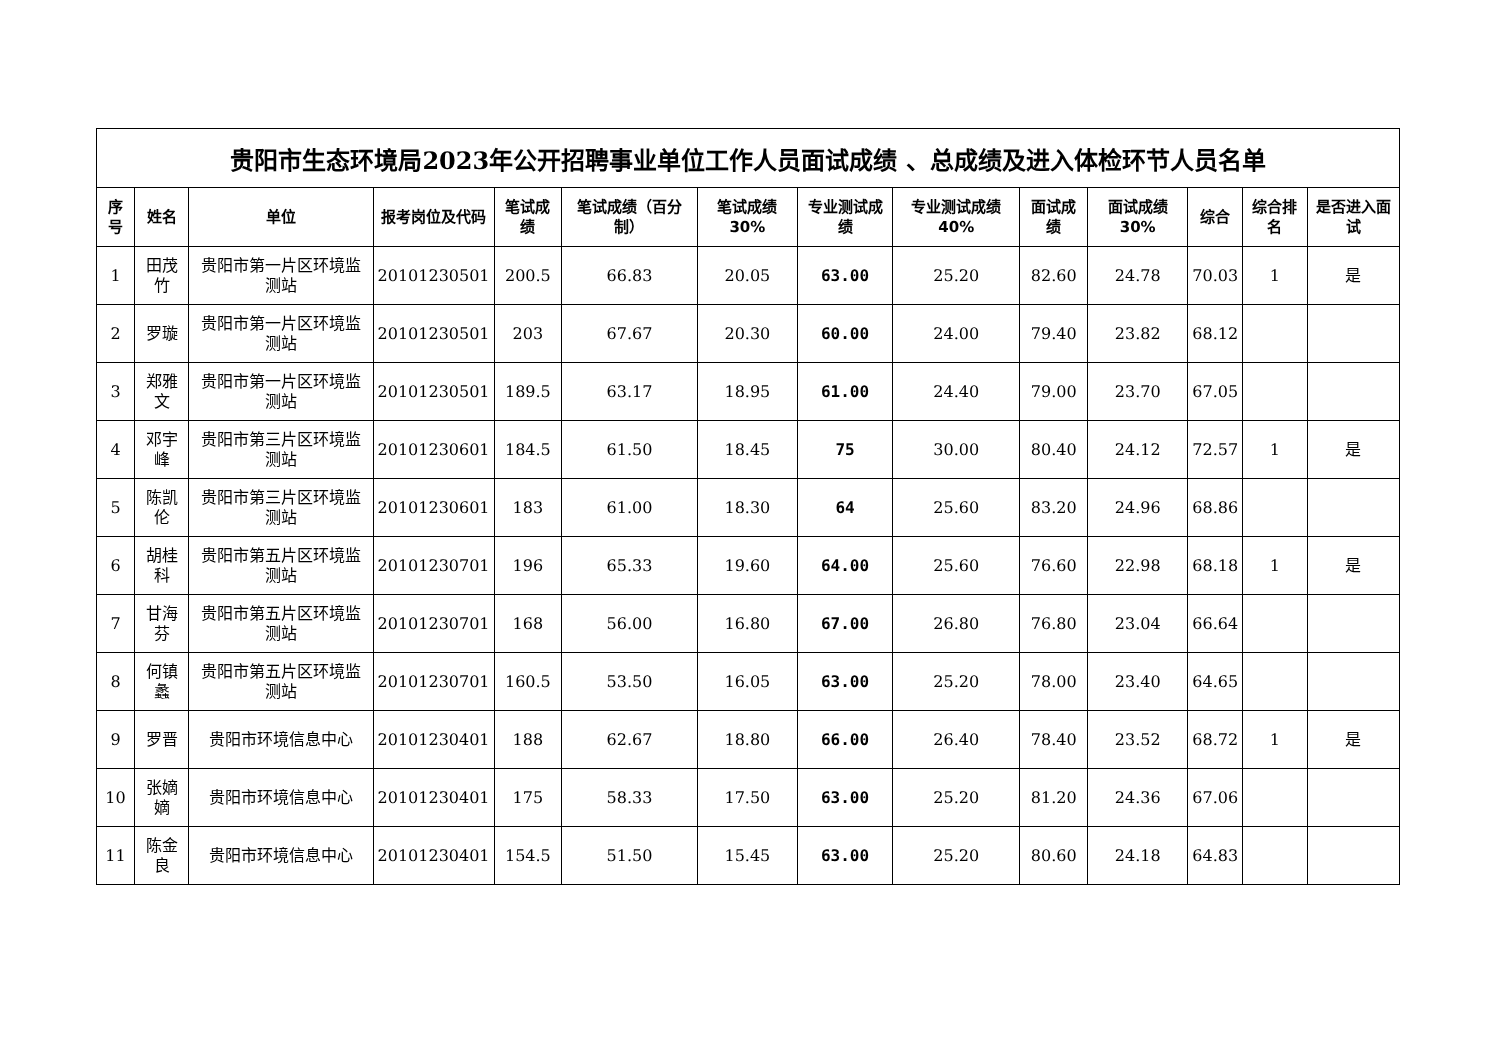| 贵阳市生态环境局2023年公开招聘事业单位工作人员面试成绩 、总成绩及进入体检环节人员名单 | | | | | | | | | | | | | |
| 序号 | 姓名 | 单位 | 报考岗位及代码 | 笔试成绩 | 笔试成绩（百分制） | 笔试成绩30% | 专业测试成绩 | 专业测试成绩40% | 面试成绩 | 面试成绩30% | 综合 | 综合排名 | 是否进入面试 |
| 1 | 田茂竹 | 贵阳市第一片区环境监测站 | 20101230501 | 200.5 | 66.83 | 20.05 | 63.00 | 25.20 | 82.60 | 24.78 | 70.03 | 1 | 是 |
| 2 | 罗璇 | 贵阳市第一片区环境监测站 | 20101230501 | 203 | 67.67 | 20.30 | 60.00 | 24.00 | 79.40 | 23.82 | 68.12 | | |
| 3 | 郑雅文 | 贵阳市第一片区环境监测站 | 20101230501 | 189.5 | 63.17 | 18.95 | 61.00 | 24.40 | 79.00 | 23.70 | 67.05 | | |
| 4 | 邓宇峰 | 贵阳市第三片区环境监测站 | 20101230601 | 184.5 | 61.50 | 18.45 | 75 | 30.00 | 80.40 | 24.12 | 72.57 | 1 | 是 |
| 5 | 陈凯伦 | 贵阳市第三片区环境监测站 | 20101230601 | 183 | 61.00 | 18.30 | 64 | 25.60 | 83.20 | 24.96 | 68.86 | | |
| 6 | 胡桂科 | 贵阳市第五片区环境监测站 | 20101230701 | 196 | 65.33 | 19.60 | 64.00 | 25.60 | 76.60 | 22.98 | 68.18 | 1 | 是 |
| 7 | 甘海芬 | 贵阳市第五片区环境监测站 | 20101230701 | 168 | 56.00 | 16.80 | 67.00 | 26.80 | 76.80 | 23.04 | 66.64 | | |
| 8 | 何镇蠡 | 贵阳市第五片区环境监测站 | 20101230701 | 160.5 | 53.50 | 16.05 | 63.00 | 25.20 | 78.00 | 23.40 | 64.65 | | |
| 9 | 罗晋 | 贵阳市环境信息中心 | 20101230401 | 188 | 62.67 | 18.80 | 66.00 | 26.40 | 78.40 | 23.52 | 68.72 | 1 | 是 |
| 10 | 张嫡嫡 | 贵阳市环境信息中心 | 20101230401 | 175 | 58.33 | 17.50 | 63.00 | 25.20 | 81.20 | 24.36 | 67.06 | | |
| 11 | 陈金良 | 贵阳市环境信息中心 | 20101230401 | 154.5 | 51.50 | 15.45 | 63.00 | 25.20 | 80.60 | 24.18 | 64.83 | | |